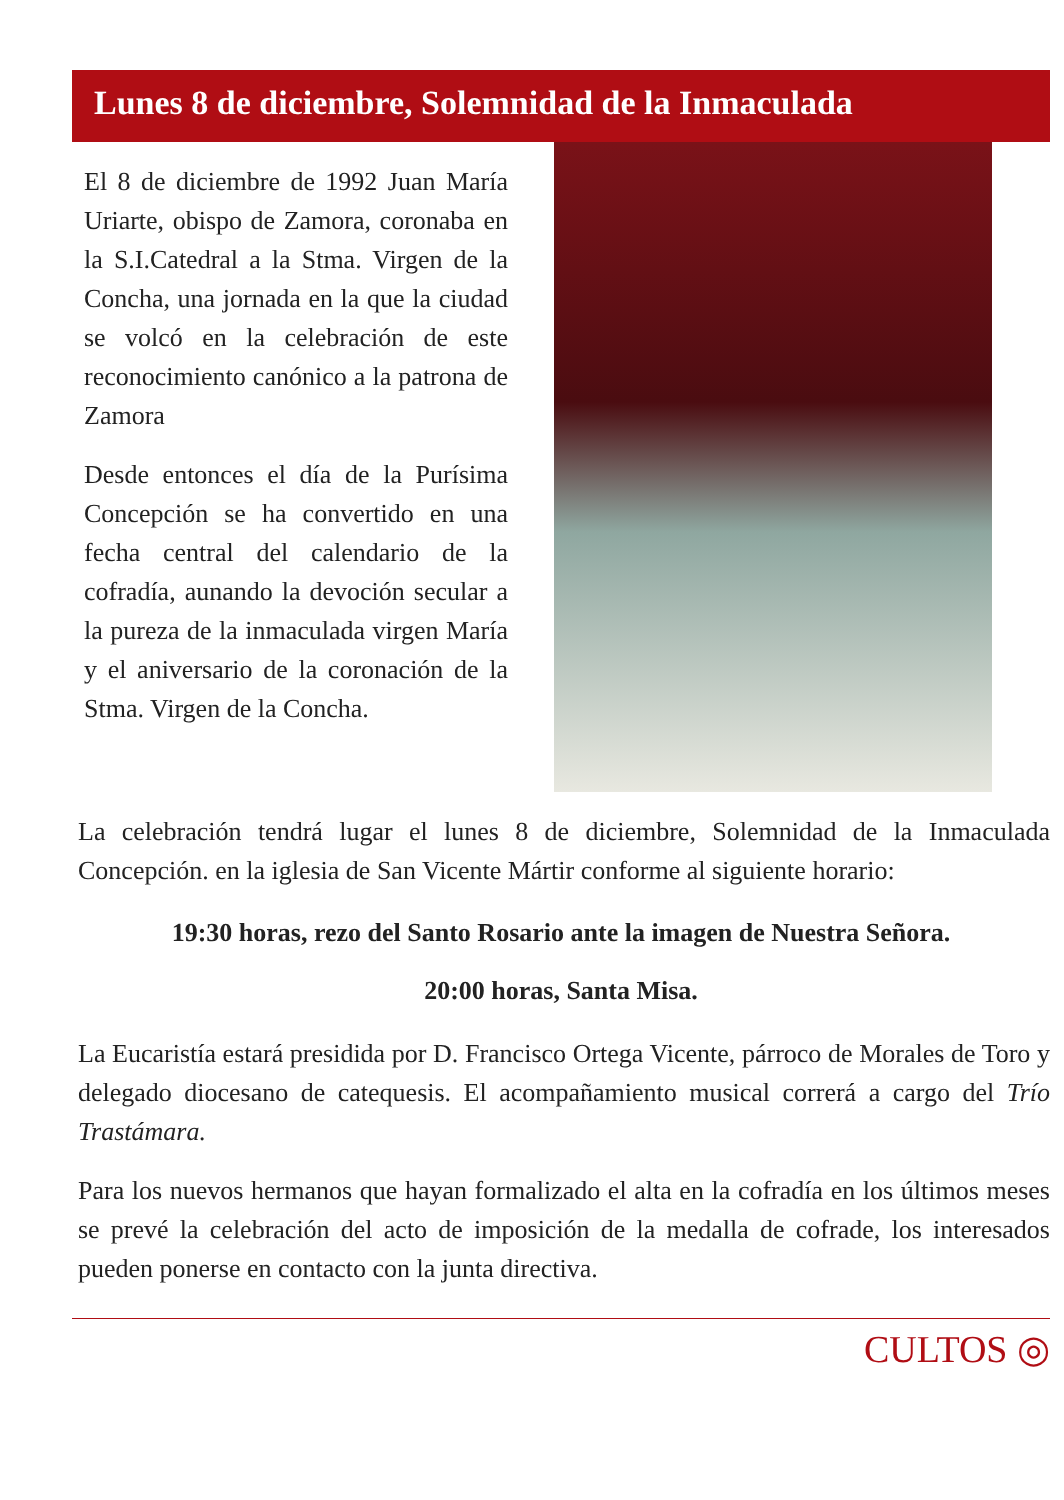Lunes 8 de diciembre, Solemnidad de la Inmaculada
El 8 de diciembre de 1992 Juan María Uriarte, obispo de Zamora, coronaba en la S.I.Catedral a la Stma. Virgen de la Concha, una jornada en la que la ciudad se volcó en la celebración de este reconocimiento canónico a la patrona de Zamora
Desde entonces el día de la Purísima Concepción se ha convertido en una fecha central del calendario de la cofradía, aunando la devoción secular a la pureza de la inmaculada virgen María y el aniversario de la coronación de la Stma. Virgen de la Concha.
La celebración tendrá lugar el lunes 8 de diciembre, Solemnidad de la Inmaculada Concepción. en la iglesia de San Vicente Mártir conforme al siguiente horario:
19:30 horas, rezo del Santo Rosario ante la imagen de Nuestra Señora.
20:00 horas, Santa Misa.
La Eucaristía estará presidida por D. Francisco Ortega Vicente, párroco de Morales de Toro y delegado diocesano de catequesis. El acompañamiento musical correrá a cargo del Trío Trastámara.
Para los nuevos hermanos que hayan formalizado el alta en la cofradía en los últimos meses se prevé la celebración del acto de imposición de la medalla de cofrade, los interesados pueden ponerse en contacto con la junta directiva.
CULTOS ◎